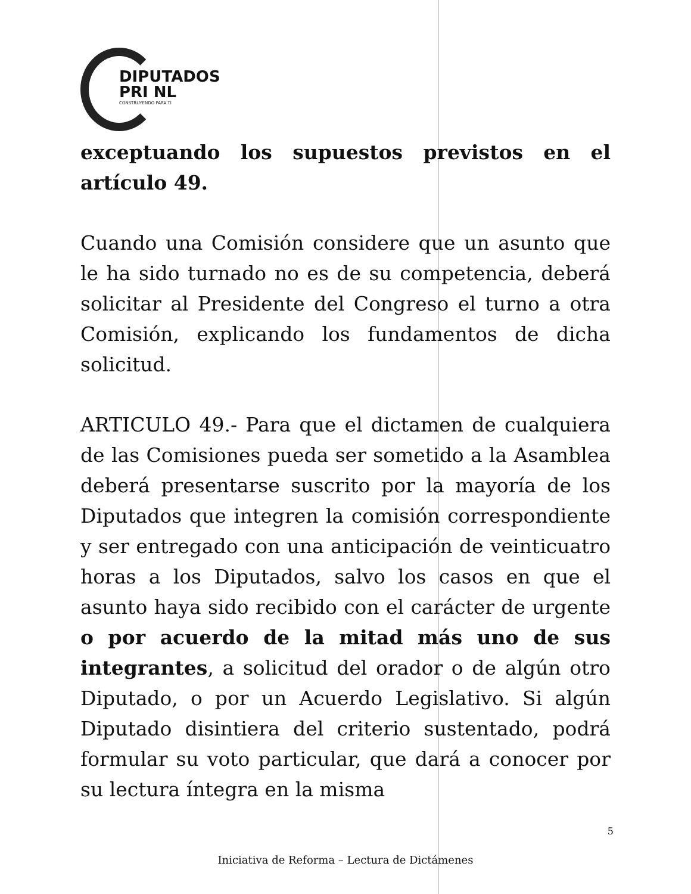DIPUTADOS
PRI NL
CONSTRUYENDO PARA TI
exceptuando los supuestos previstos en el artículo 49.
Cuando una Comisión considere que un asunto que le ha sido turnado no es de su competencia, deberá solicitar al Presidente del Congreso el turno a otra Comisión, explicando los fundamentos de dicha solicitud.
ARTICULO 49.- Para que el dictamen de cualquiera de las Comisiones pueda ser sometido a la Asamblea deberá presentarse suscrito por la mayoría de los Diputados que integren la comisión correspondiente y ser entregado con una anticipación de veinticuatro horas a los Diputados, salvo los casos en que el asunto haya sido recibido con el carácter de urgente o por acuerdo de la mitad más uno de sus integrantes, a solicitud del orador o de algún otro Diputado, o por un Acuerdo Legislativo. Si algún Diputado disintiera del criterio sustentado, podrá formular su voto particular, que dará a conocer por su lectura íntegra en la misma
5
Iniciativa de Reforma – Lectura de Dictámenes